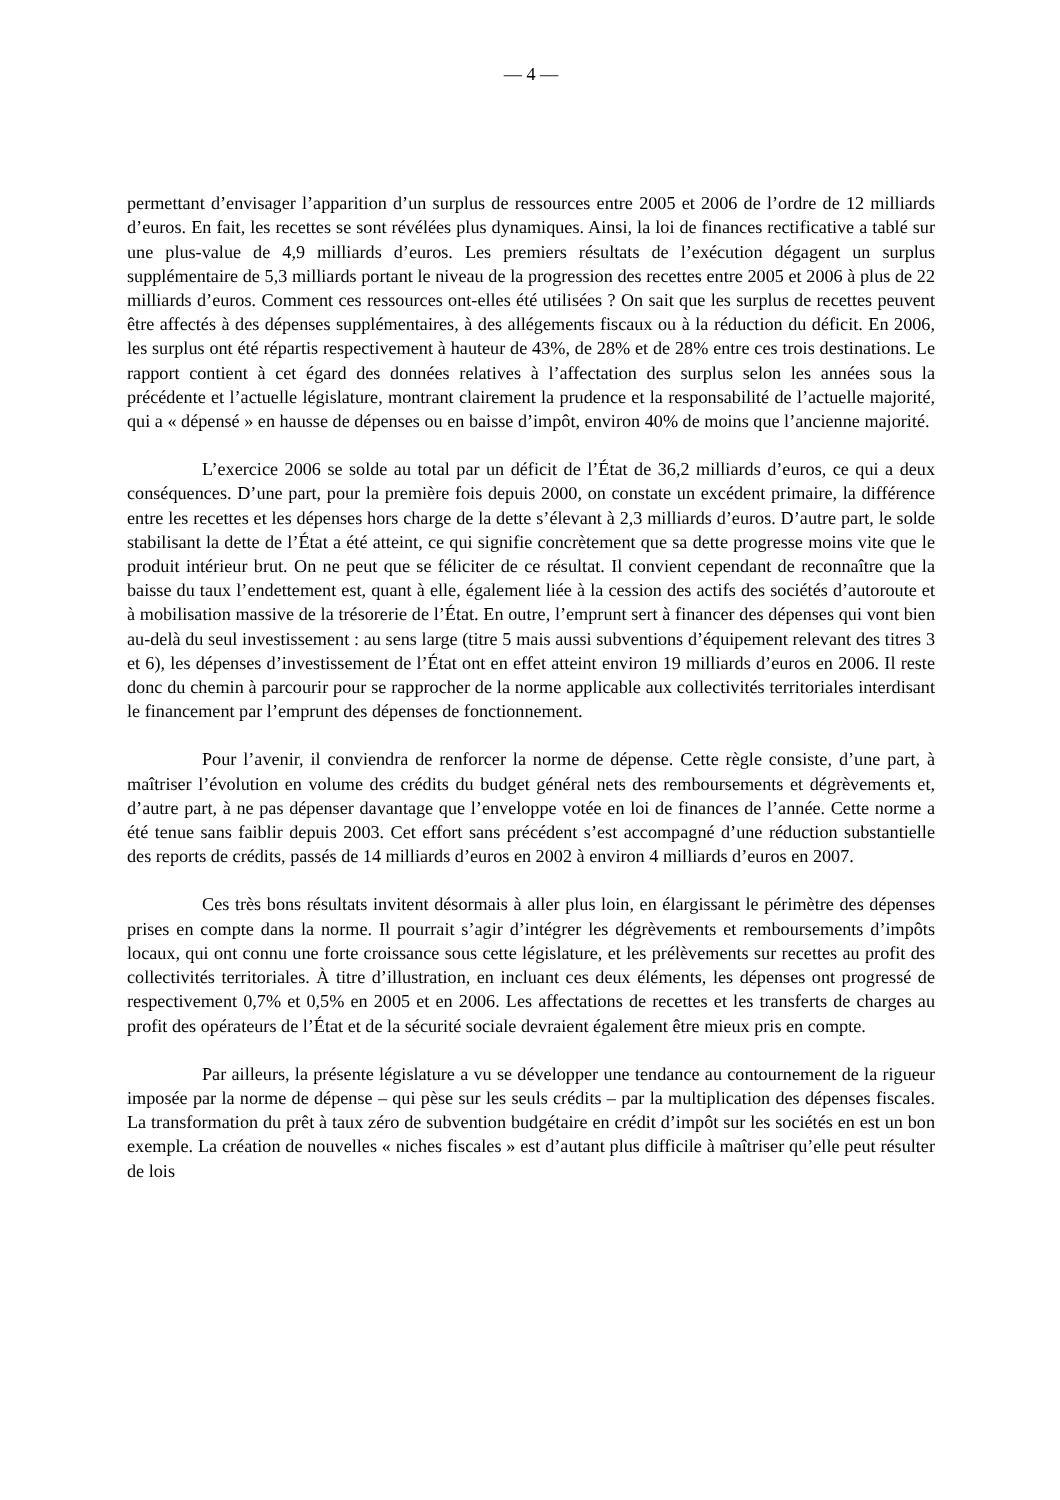— 4 —
permettant d’envisager l’apparition d’un surplus de ressources entre 2005 et 2006 de l’ordre de 12 milliards d’euros. En fait, les recettes se sont révélées plus dynamiques. Ainsi, la loi de finances rectificative a tablé sur une plus-value de 4,9 milliards d’euros. Les premiers résultats de l’exécution dégagent un surplus supplémentaire de 5,3 milliards portant le niveau de la progression des recettes entre 2005 et 2006 à plus de 22 milliards d’euros. Comment ces ressources ont-elles été utilisées ? On sait que les surplus de recettes peuvent être affectés à des dépenses supplémentaires, à des allégements fiscaux ou à la réduction du déficit. En 2006, les surplus ont été répartis respectivement à hauteur de 43%, de 28% et de 28% entre ces trois destinations. Le rapport contient à cet égard des données relatives à l’affectation des surplus selon les années sous la précédente et l’actuelle législature, montrant clairement la prudence et la responsabilité de l’actuelle majorité, qui a « dépensé » en hausse de dépenses ou en baisse d’impôt, environ 40% de moins que l’ancienne majorité.
L’exercice 2006 se solde au total par un déficit de l’État de 36,2 milliards d’euros, ce qui a deux conséquences. D’une part, pour la première fois depuis 2000, on constate un excédent primaire, la différence entre les recettes et les dépenses hors charge de la dette s’élevant à 2,3 milliards d’euros. D’autre part, le solde stabilisant la dette de l’État a été atteint, ce qui signifie concrètement que sa dette progresse moins vite que le produit intérieur brut. On ne peut que se féliciter de ce résultat. Il convient cependant de reconnaître que la baisse du taux l’endettement est, quant à elle, également liée à la cession des actifs des sociétés d’autoroute et à mobilisation massive de la trésorerie de l’État. En outre, l’emprunt sert à financer des dépenses qui vont bien au-delà du seul investissement : au sens large (titre 5 mais aussi subventions d’équipement relevant des titres 3 et 6), les dépenses d’investissement de l’État ont en effet atteint environ 19 milliards d’euros en 2006. Il reste donc du chemin à parcourir pour se rapprocher de la norme applicable aux collectivités territoriales interdisant le financement par l’emprunt des dépenses de fonctionnement.
Pour l’avenir, il conviendra de renforcer la norme de dépense. Cette règle consiste, d’une part, à maîtriser l’évolution en volume des crédits du budget général nets des remboursements et dégrèvements et, d’autre part, à ne pas dépenser davantage que l’enveloppe votée en loi de finances de l’année. Cette norme a été tenue sans faiblir depuis 2003. Cet effort sans précédent s’est accompagné d’une réduction substantielle des reports de crédits, passés de 14 milliards d’euros en 2002 à environ 4 milliards d’euros en 2007.
Ces très bons résultats invitent désormais à aller plus loin, en élargissant le périmètre des dépenses prises en compte dans la norme. Il pourrait s’agir d’intégrer les dégrèvements et remboursements d’impôts locaux, qui ont connu une forte croissance sous cette législature, et les prélèvements sur recettes au profit des collectivités territoriales. À titre d’illustration, en incluant ces deux éléments, les dépenses ont progressé de respectivement 0,7% et 0,5% en 2005 et en 2006. Les affectations de recettes et les transferts de charges au profit des opérateurs de l’État et de la sécurité sociale devraient également être mieux pris en compte.
Par ailleurs, la présente législature a vu se développer une tendance au contournement de la rigueur imposée par la norme de dépense – qui pèse sur les seuls crédits – par la multiplication des dépenses fiscales. La transformation du prêt à taux zéro de subvention budgétaire en crédit d’impôt sur les sociétés en est un bon exemple. La création de nouvelles « niches fiscales » est d’autant plus difficile à maîtriser qu’elle peut résulter de lois